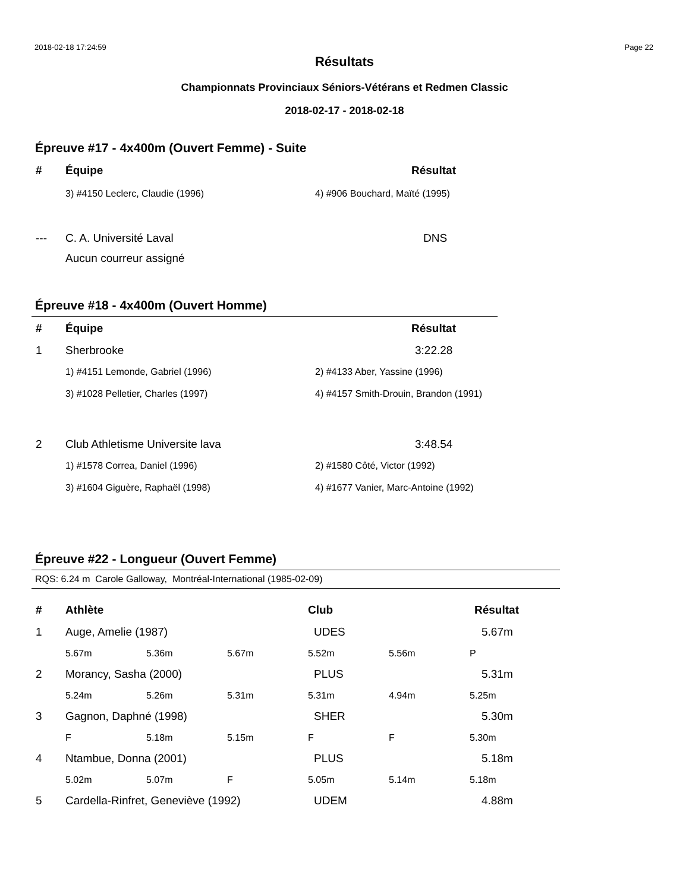2018-02-18 17:24:59 Page 22
Résultats
Championnats Provinciaux Séniors-Vétérans et Redmen Classic
2018-02-17 - 2018-02-18
Épreuve #17 - 4x400m (Ouvert Femme) - Suite
| # | Équipe | Résultat |
| --- | --- | --- |
| | 3) #4150 Leclerc, Claudie (1996) | 4) #906 Bouchard, Maïté (1995) |
| --- | C. A. Université Laval | DNS |
| | Aucun courreur assigné | |
Épreuve #18 - 4x400m (Ouvert Homme)
| # | Équipe | Résultat |
| --- | --- | --- |
| 1 | Sherbrooke | 3:22.28 |
| | 1) #4151 Lemonde, Gabriel (1996) | 2) #4133 Aber, Yassine (1996) |
| | 3) #1028 Pelletier, Charles (1997) | 4) #4157 Smith-Drouin, Brandon (1991) |
| 2 | Club Athletisme Universite lava | 3:48.54 |
| | 1) #1578 Correa, Daniel (1996) | 2) #1580 Côté, Victor (1992) |
| | 3) #1604 Giguère, Raphaël (1998) | 4) #1677 Vanier, Marc-Antoine (1992) |
Épreuve #22 - Longueur (Ouvert Femme)
RQS: 6.24 m Carole Galloway, Montréal-International (1985-02-09)
| # | Athlète | | | Club | | Résultat |
| --- | --- | --- | --- | --- | --- | --- |
| 1 | Auge, Amelie (1987) | | | UDES | | 5.67m |
| | 5.67m | 5.36m | 5.67m | 5.52m | 5.56m | P |
| 2 | Morancy, Sasha (2000) | | | PLUS | | 5.31m |
| | 5.24m | 5.26m | 5.31m | 5.31m | 4.94m | 5.25m |
| 3 | Gagnon, Daphné (1998) | | | SHER | | 5.30m |
| | F | 5.18m | 5.15m | F | F | 5.30m |
| 4 | Ntambue, Donna (2001) | | | PLUS | | 5.18m |
| | 5.02m | 5.07m | F | 5.05m | 5.14m | 5.18m |
| 5 | Cardella-Rinfret, Geneviève (1992) | | | UDEM | | 4.88m |